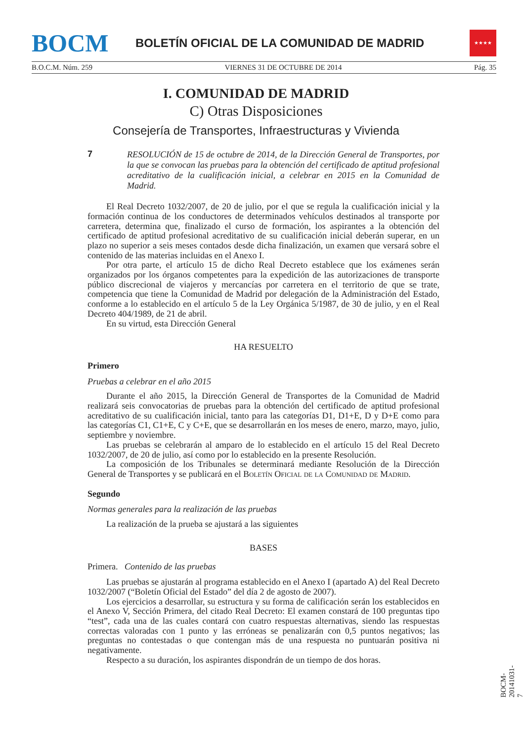BOCM
BOLETÍN OFICIAL DE LA COMUNIDAD DE MADRID
★★★★
B.O.C.M. Núm. 259 VIERNES 31 DE OCTUBRE DE 2014 Pág. 35
I. COMUNIDAD DE MADRID
C) Otras Disposiciones
Consejería de Transportes, Infraestructuras y Vivienda
7
RESOLUCIÓN de 15 de octubre de 2014, de la Dirección General de Transportes, por la que se convocan las pruebas para la obtención del certificado de aptitud profesional acreditativo de la cualificación inicial, a celebrar en 2015 en la Comunidad de Madrid.
El Real Decreto 1032/2007, de 20 de julio, por el que se regula la cualificación inicial y la formación continua de los conductores de determinados vehículos destinados al transporte por carretera, determina que, finalizado el curso de formación, los aspirantes a la obtención del certificado de aptitud profesional acreditativo de su cualificación inicial deberán superar, en un plazo no superior a seis meses contados desde dicha finalización, un examen que versará sobre el contenido de las materias incluidas en el Anexo I.
Por otra parte, el artículo 15 de dicho Real Decreto establece que los exámenes serán organizados por los órganos competentes para la expedición de las autorizaciones de transporte público discrecional de viajeros y mercancías por carretera en el territorio de que se trate, competencia que tiene la Comunidad de Madrid por delegación de la Administración del Estado, conforme a lo establecido en el artículo 5 de la Ley Orgánica 5/1987, de 30 de julio, y en el Real Decreto 404/1989, de 21 de abril.
En su virtud, esta Dirección General
HA RESUELTO
Primero
Pruebas a celebrar en el año 2015
Durante el año 2015, la Dirección General de Transportes de la Comunidad de Madrid realizará seis convocatorias de pruebas para la obtención del certificado de aptitud profesional acreditativo de su cualificación inicial, tanto para las categorías D1, D1+E, D y D+E como para las categorías C1, C1+E, C y C+E, que se desarrollarán en los meses de enero, marzo, mayo, julio, septiembre y noviembre.
Las pruebas se celebrarán al amparo de lo establecido en el artículo 15 del Real Decreto 1032/2007, de 20 de julio, así como por lo establecido en la presente Resolución.
La composición de los Tribunales se determinará mediante Resolución de la Dirección General de Transportes y se publicará en el Boletín Oficial de la Comunidad de Madrid.
Segundo
Normas generales para la realización de las pruebas
La realización de la prueba se ajustará a las siguientes
BASES
Primera. Contenido de las pruebas
Las pruebas se ajustarán al programa establecido en el Anexo I (apartado A) del Real Decreto 1032/2007 (“Boletín Oficial del Estado” del día 2 de agosto de 2007).
Los ejercicios a desarrollar, su estructura y su forma de calificación serán los establecidos en el Anexo V, Sección Primera, del citado Real Decreto: El examen constará de 100 preguntas tipo “test”, cada una de las cuales contará con cuatro respuestas alternativas, siendo las respuestas correctas valoradas con 1 punto y las erróneas se penalizarán con 0,5 puntos negativos; las preguntas no contestadas o que contengan más de una respuesta no puntuarán positiva ni negativamente.
Respecto a su duración, los aspirantes dispondrán de un tiempo de dos horas.
BOCM-20141031-7